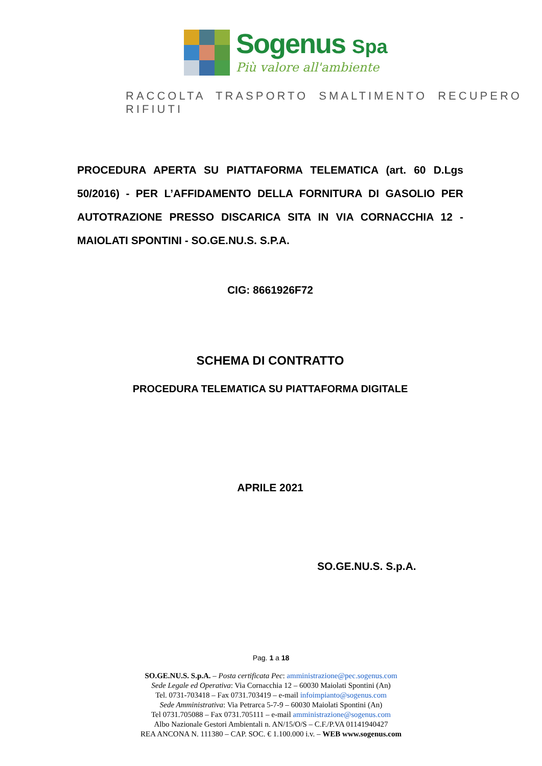Sogenus Spa
Più valore all'ambiente
RACCOLTA TRASPORTO SMALTIMENTO RECUPERO RIFIUTI
PROCEDURA APERTA SU PIATTAFORMA TELEMATICA (art. 60 D.Lgs 50/2016) - PER L’AFFIDAMENTO DELLA FORNITURA DI GASOLIO PER AUTOTRAZIONE PRESSO DISCARICA SITA IN VIA CORNACCHIA 12 - MAIOLATI SPONTINI - SO.GE.NU.S. S.P.A.
CIG: 8661926F72
SCHEMA DI CONTRATTO
PROCEDURA TELEMATICA SU PIATTAFORMA DIGITALE
APRILE 2021
SO.GE.NU.S. S.p.A.
Pag. 1 a 18
SO.GE.NU.S. S.p.A. – Posta certificata Pec: amministrazione@pec.sogenus.com
Sede Legale ed Operativa: Via Cornacchia 12 – 60030 Maiolati Spontini (An)
Tel. 0731-703418 – Fax 0731.703419 – e-mail infoimpianto@sogenus.com
Sede Amministrativa: Via Petrarca 5-7-9 – 60030 Maiolati Spontini (An)
Tel 0731.705088 – Fax 0731.705111 – e-mail amministrazione@sogenus.com
Albo Nazionale Gestori Ambientali n. AN/15/O/S – C.F./P.VA 01141940427
REA ANCONA N. 111380 – CAP. SOC. € 1.100.000 i.v. – WEB www.sogenus.com